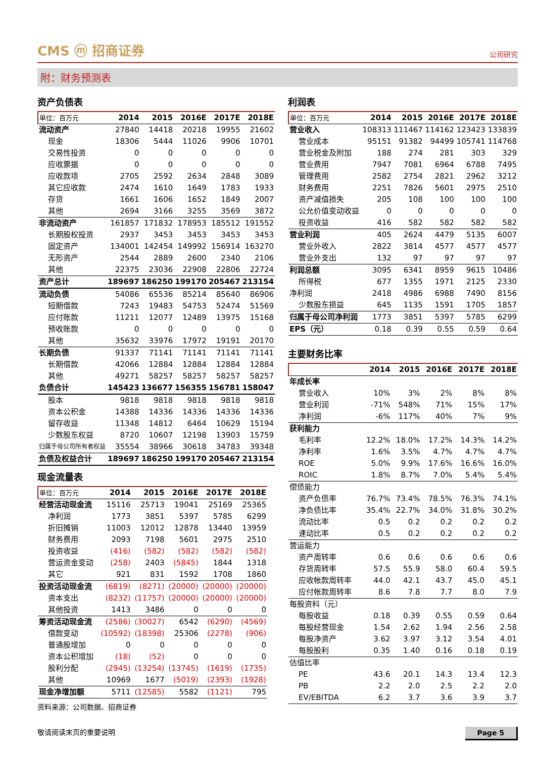CMS ⓜ 招商证券
公司研究
附：财务预测表
资产负债表
| 单位：百万元 | 2014 | 2015 | 2016E | 2017E | 2018E |
| --- | --- | --- | --- | --- | --- |
| 流动资产 | 27840 | 14418 | 20218 | 19955 | 21602 |
| 现金 | 18306 | 5444 | 11026 | 9906 | 10701 |
| 交易性投资 | 0 | 0 | 0 | 0 | 0 |
| 应收票据 | 0 | 0 | 0 | 0 | 0 |
| 应收款项 | 2705 | 2592 | 2634 | 2848 | 3089 |
| 其它应收款 | 2474 | 1610 | 1649 | 1783 | 1933 |
| 存货 | 1661 | 1606 | 1652 | 1849 | 2007 |
| 其他 | 2694 | 3166 | 3255 | 3569 | 3872 |
| 非流动资产 | 161857 | 171832 | 178953 | 185512 | 191552 |
| 长期股权投资 | 2937 | 3453 | 3453 | 3453 | 3453 |
| 固定资产 | 134001 | 142454 | 149992 | 156914 | 163270 |
| 无形资产 | 2544 | 2889 | 2600 | 2340 | 2106 |
| 其他 | 22375 | 23036 | 22908 | 22806 | 22724 |
| 资产总计 | 189697 | 186250 | 199170 | 205467 | 213154 |
| 流动负债 | 54086 | 65536 | 85214 | 85640 | 86906 |
| 短期借款 | 7243 | 19483 | 54753 | 52474 | 51569 |
| 应付账款 | 11211 | 12077 | 12489 | 13975 | 15168 |
| 预收账款 | 0 | 0 | 0 | 0 | 0 |
| 其他 | 35632 | 33976 | 17972 | 19191 | 20170 |
| 长期负债 | 91337 | 71141 | 71141 | 71141 | 71141 |
| 长期借款 | 42066 | 12884 | 12884 | 12884 | 12884 |
| 其他 | 49271 | 58257 | 58257 | 58257 | 58257 |
| 负债合计 | 145423 | 136677 | 156355 | 156781 | 158047 |
| 股本 | 9818 | 9818 | 9818 | 9818 | 9818 |
| 资本公积金 | 14388 | 14336 | 14336 | 14336 | 14336 |
| 留存收益 | 11348 | 14812 | 6464 | 10629 | 15194 |
| 少数股东权益 | 8720 | 10607 | 12198 | 13903 | 15759 |
| 归属于母公司所有者权益 | 35554 | 38966 | 30618 | 34783 | 39348 |
| 负债及权益合计 | 189697 | 186250 | 199170 | 205467 | 213154 |
现金流量表
| 单位：百万元 | 2014 | 2015 | 2016E | 2017E | 2018E |
| --- | --- | --- | --- | --- | --- |
| 经营活动现金流 | 15116 | 25713 | 19041 | 25169 | 25365 |
| 净利润 | 1773 | 3851 | 5397 | 5785 | 6299 |
| 折旧摊销 | 11003 | 12012 | 12878 | 13440 | 13959 |
| 财务费用 | 2093 | 7198 | 5601 | 2975 | 2510 |
| 投资收益 | (416) | (582) | (582) | (582) | (582) |
| 营运资金变动 | (258) | 2403 | (5845) | 1844 | 1318 |
| 其它 | 921 | 831 | 1592 | 1708 | 1860 |
| 投资活动现金流 | (6819) | (8271) | (20000) | (20000) | (20000) |
| 资本支出 | (8232) | (11757) | (20000) | (20000) | (20000) |
| 其他投资 | 1413 | 3486 | 0 | 0 | 0 |
| 筹资活动现金流 | (2586) | (30027) | 6542 | (6290) | (4569) |
| 借款变动 | (10592) | (18398) | 25306 | (2278) | (906) |
| 普通股增加 | 0 | 0 | 0 | 0 | 0 |
| 资本公积增加 | (18) | (52) | 0 | 0 | 0 |
| 股利分配 | (2945) | (13254) | (13745) | (1619) | (1735) |
| 其他 | 10969 | 1677 | (5019) | (2393) | (1928) |
| 现金净增加额 | 5711 | (12585) | 5582 | (1121) | 795 |
资料来源：公司数据、招商证券
利润表
| 单位：百万元 | 2014 | 2015 | 2016E | 2017E | 2018E |
| --- | --- | --- | --- | --- | --- |
| 营业收入 | 108313 | 111467 | 114162 | 123423 | 133839 |
| 营业成本 | 95151 | 91382 | 94499 | 105741 | 114768 |
| 营业税金及附加 | 188 | 274 | 281 | 303 | 329 |
| 营业费用 | 7947 | 7081 | 6964 | 6788 | 7495 |
| 管理费用 | 2582 | 2754 | 2821 | 2962 | 3212 |
| 财务费用 | 2251 | 7826 | 5601 | 2975 | 2510 |
| 资产减值损失 | 205 | 108 | 100 | 100 | 100 |
| 公允价值变动收益 | 0 | 0 | 0 | 0 | 0 |
| 投资收益 | 416 | 582 | 582 | 582 | 582 |
| 营业利润 | 405 | 2624 | 4479 | 5135 | 6007 |
| 营业外收入 | 2822 | 3814 | 4577 | 4577 | 4577 |
| 营业外支出 | 132 | 97 | 97 | 97 | 97 |
| 利润总额 | 3095 | 6341 | 8959 | 9615 | 10486 |
| 所得税 | 677 | 1355 | 1971 | 2125 | 2330 |
| 净利润 | 2418 | 4986 | 6988 | 7490 | 8156 |
| 少数股东损益 | 645 | 1135 | 1591 | 1705 | 1857 |
| 归属于母公司净利润 | 1773 | 3851 | 5397 | 5785 | 6299 |
| EPS（元） | 0.18 | 0.39 | 0.55 | 0.59 | 0.64 |
主要财务比率
| | 2014 | 2015 | 2016E | 2017E | 2018E |
| --- | --- | --- | --- | --- | --- |
| 年成长率 | | | | | |
| 营业收入 | 10% | 3% | 2% | 8% | 8% |
| 营业利润 | -71% | 548% | 71% | 15% | 17% |
| 净利润 | -6% | 117% | 40% | 7% | 9% |
| 获利能力 | | | | | |
| 毛利率 | 12.2% | 18.0% | 17.2% | 14.3% | 14.2% |
| 净利率 | 1.6% | 3.5% | 4.7% | 4.7% | 4.7% |
| ROE | 5.0% | 9.9% | 17.6% | 16.6% | 16.0% |
| ROIC | 1.8% | 8.7% | 7.0% | 5.4% | 5.4% |
| 偿债能力 | | | | | |
| 资产负债率 | 76.7% | 73.4% | 78.5% | 76.3% | 74.1% |
| 净负债比率 | 35.4% | 22.7% | 34.0% | 31.8% | 30.2% |
| 流动比率 | 0.5 | 0.2 | 0.2 | 0.2 | 0.2 |
| 速动比率 | 0.5 | 0.2 | 0.2 | 0.2 | 0.2 |
| 营运能力 | | | | | |
| 资产周转率 | 0.6 | 0.6 | 0.6 | 0.6 | 0.6 |
| 存货周转率 | 57.5 | 55.9 | 58.0 | 60.4 | 59.5 |
| 应收帐款周转率 | 44.0 | 42.1 | 43.7 | 45.0 | 45.1 |
| 应付帐款周转率 | 8.6 | 7.8 | 7.7 | 8.0 | 7.9 |
| 每股资料（元） | | | | | |
| 每股收益 | 0.18 | 0.39 | 0.55 | 0.59 | 0.64 |
| 每股经营现金 | 1.54 | 2.62 | 1.94 | 2.56 | 2.58 |
| 每股净资产 | 3.62 | 3.97 | 3.12 | 3.54 | 4.01 |
| 每股股利 | 0.35 | 1.40 | 0.16 | 0.18 | 0.19 |
| 估值比率 | | | | | |
| PE | 43.6 | 20.1 | 14.3 | 13.4 | 12.3 |
| PB | 2.2 | 2.0 | 2.5 | 2.2 | 2.0 |
| EV/EBITDA | 6.2 | 3.7 | 3.6 | 3.9 | 3.7 |
敬请阅读末页的重要说明
Page 5